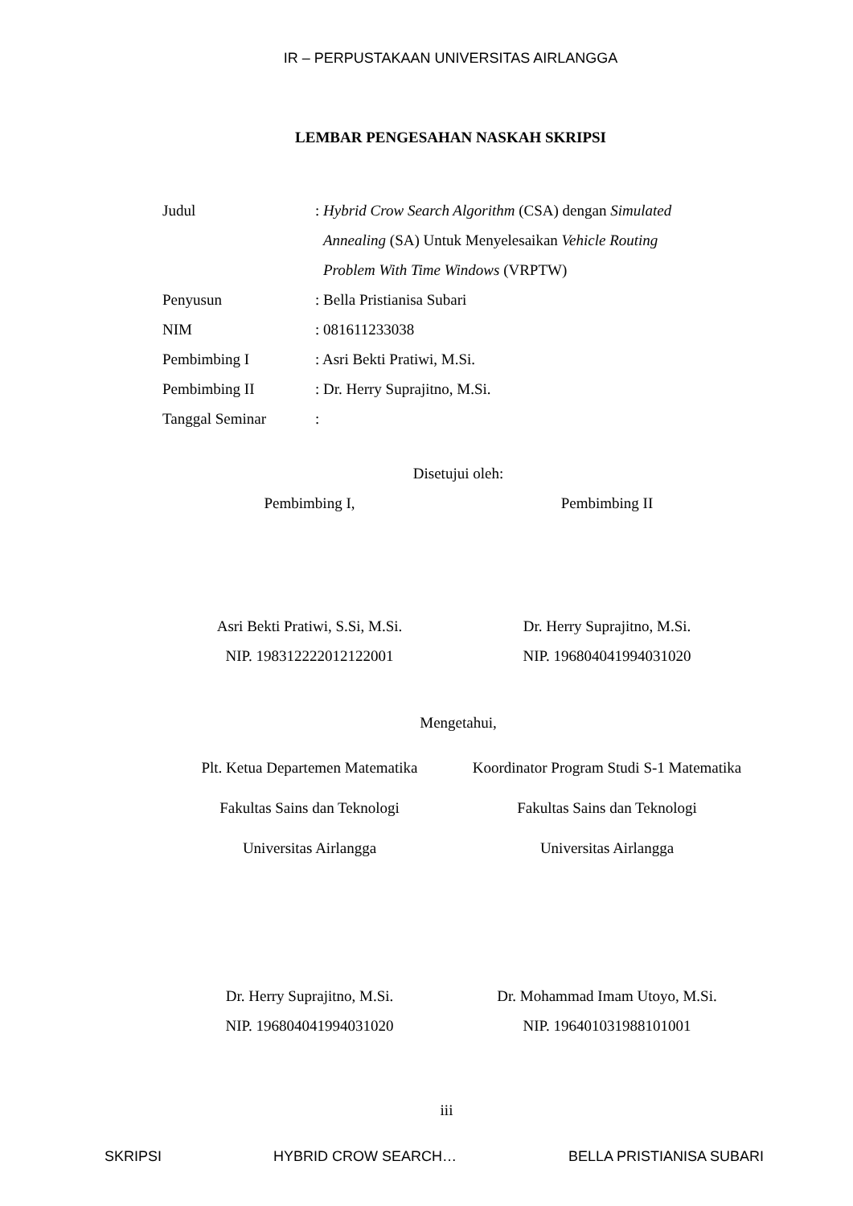IR – PERPUSTAKAAN UNIVERSITAS AIRLANGGA
LEMBAR PENGESAHAN NASKAH SKRIPSI
Judul: Hybrid Crow Search Algorithm (CSA) dengan Simulated
Annealing (SA) Untuk Menyelesaikan Vehicle Routing
Problem With Time Windows (VRPTW)
Penyusun: Bella Pristianisa Subari
NIM: 081611233038
Pembimbing I: Asri Bekti Pratiwi, M.Si.
Pembimbing II: Dr. Herry Suprajitno, M.Si.
Tanggal Seminar:
Disetujui oleh:
Pembimbing I, Pembimbing II
Asri Bekti Pratiwi, S.Si, M.Si.
NIP. 198312222012122001
Dr. Herry Suprajitno, M.Si.
NIP. 196804041994031020
Mengetahui,
Plt. Ketua Departemen Matematika
Fakultas Sains dan Teknologi
Universitas Airlangga
Koordinator Program Studi S-1 Matematika
Fakultas Sains dan Teknologi
Universitas Airlangga
Dr. Herry Suprajitno, M.Si.
NIP. 196804041994031020
Dr. Mohammad Imam Utoyo, M.Si.
NIP. 196401031988101001
iii
SKRIPSI HYBRID CROW SEARCH… BELLA PRISTIANISA SUBARI